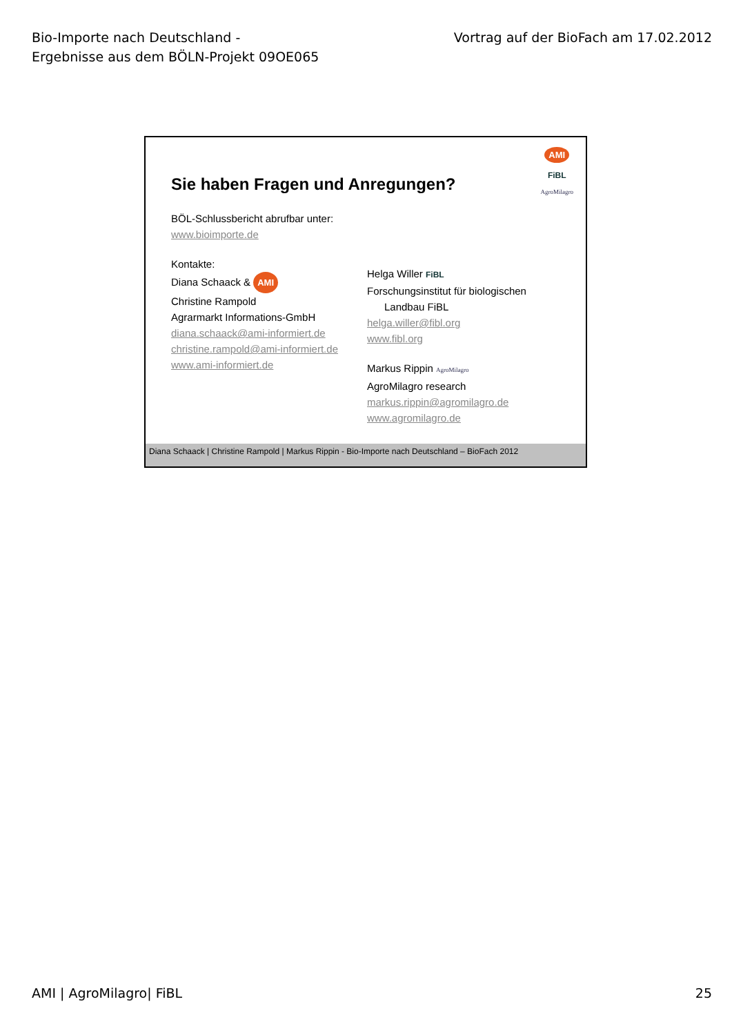Bio-Importe nach Deutschland -
Ergebnisse aus dem BÖLN-Projekt 09OE065
Vortrag auf der BioFach am 17.02.2012
AMI
FiBL
AgroMilagro
Sie haben Fragen und Anregungen?
BÖL-Schlussbericht abrufbar unter:
www.bioimporte.de
Kontakte:
Diana Schaack & AMI
Christine Rampold
Agrarmarkt Informations-GmbH
diana.schaack@ami-informiert.de
christine.rampold@ami-informiert.de
www.ami-informiert.de
Helga Willer FiBL
Forschungsinstitut für biologischen
Landbau FiBL
helga.willer@fibl.org
www.fibl.org
Markus Rippin AgroMilagro
AgroMilagro research
markus.rippin@agromilagro.de
www.agromilagro.de
Diana Schaack | Christine Rampold | Markus Rippin - Bio-Importe nach Deutschland – BioFach 2012
AMI | AgroMilagro| FiBL 25